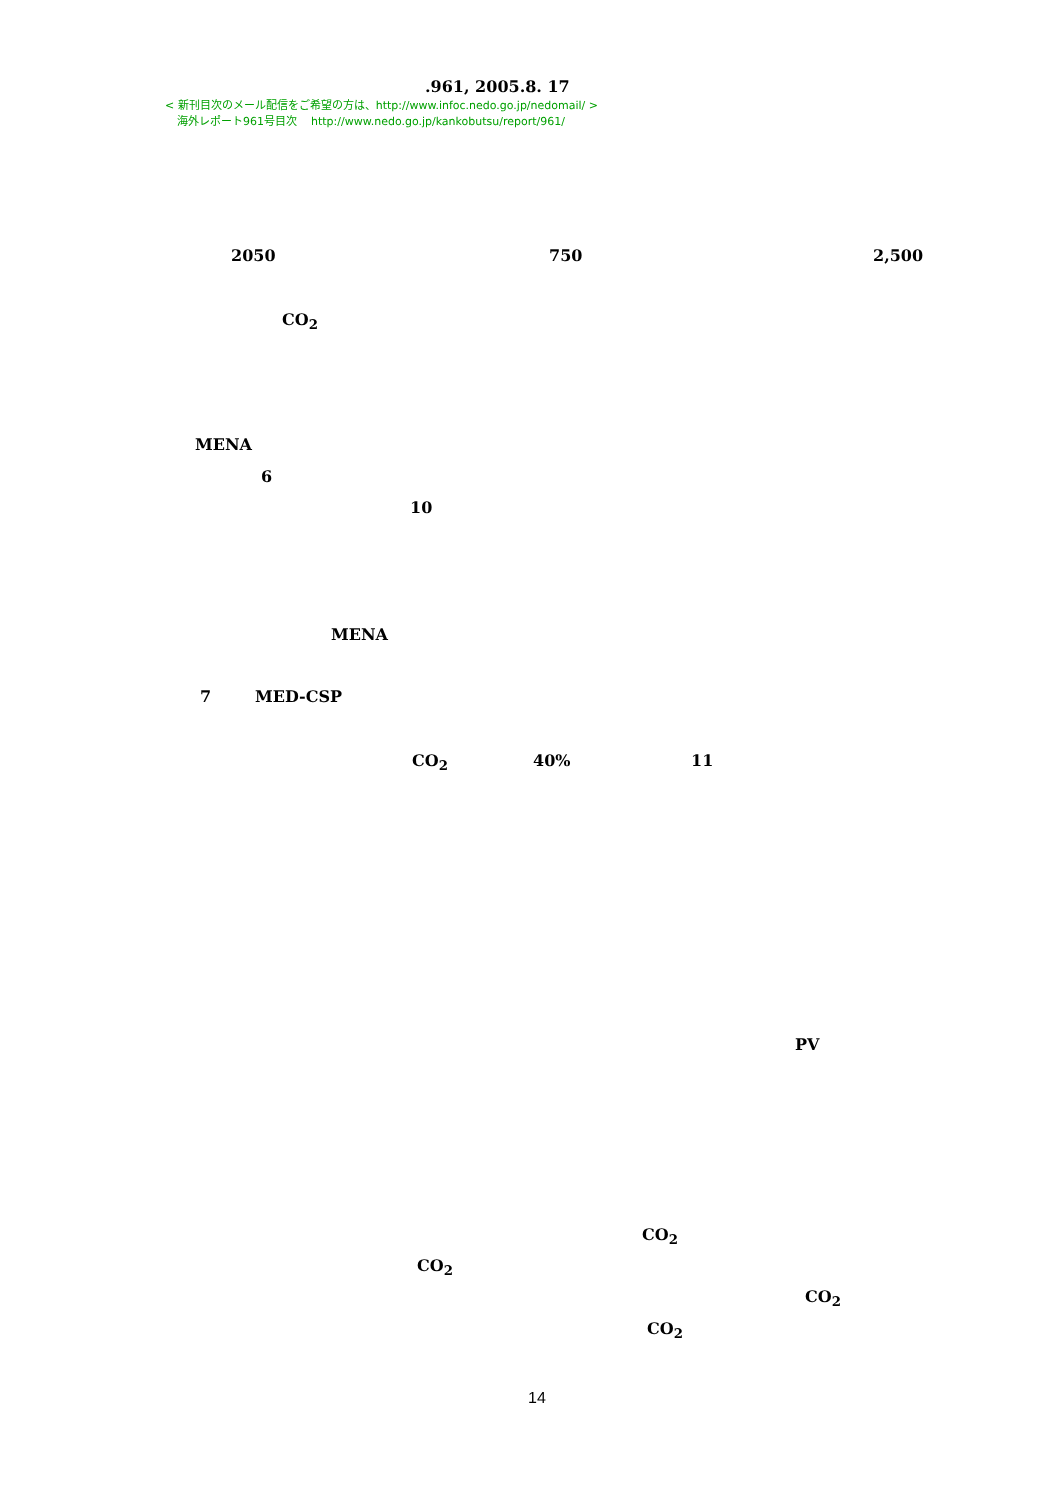.961, 2005.8. 17
< 新刊目次のメール配信をご希望の方は、http://www.infoc.nedo.go.jp/nedomail/ >
海外レポート961号目次 http://www.nedo.go.jp/kankobutsu/report/961/
2050 750 2,500
CO<sub>2</sub>
MENA
6
10
MENA
7 MED-CSP
CO<sub>2</sub> 40% 11
PV
CO<sub>2</sub>
CO<sub>2</sub>
CO<sub>2</sub>
CO<sub>2</sub>
14